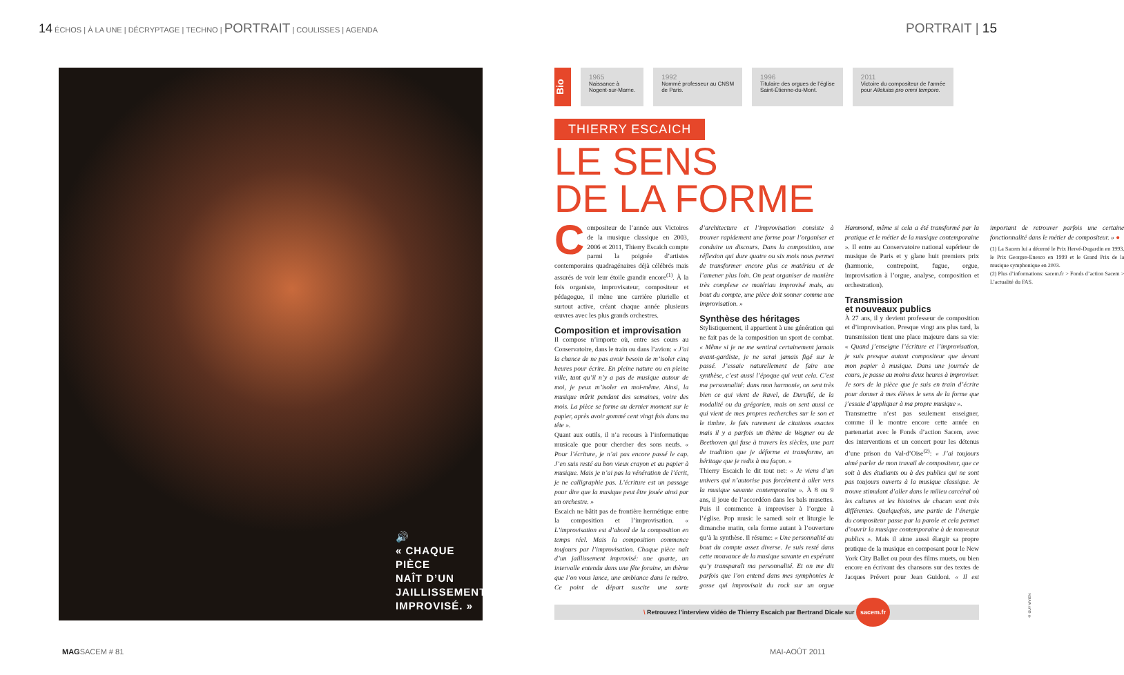14 ÉCHOS | À LA UNE | DÉCRYPTAGE | TECHNO | PORTRAIT | COULISSES | AGENDA
PORTRAIT | 15
🔊
« CHAQUE PIÈCE
NAÎT D’UN
JAILLISSEMENT
IMPROVISÉ. »
Bio
1965
Naissance à
Nogent-sur-Marne.
1992
Nommé professeur au CNSM
de Paris.
1996
Titulaire des orgues de l’église
Saint-Étienne-du-Mont.
2011
Victoire du compositeur de l’année
pour Alleluias pro omni tempore.
THIERRY ESCAICH
LE SENS
DE LA FORME
Compositeur de l’année aux Victoires de la musique classique en 2003, 2006 et 2011, Thierry Escaich compte parmi la poignée d’artistes contemporains quadragénaires déjà célébrés mais assurés de voir leur étoile grandir encore<sup>(1)</sup>. À la fois organiste, improvisateur, compositeur et pédagogue, il mène une carrière plurielle et surtout active, créant chaque année plusieurs œuvres avec les plus grands orchestres.
Composition et improvisation
Il compose n’importe où, entre ses cours au Conservatoire, dans le train ou dans l’avion: « J’ai la chance de ne pas avoir besoin de m’isoler cinq heures pour écrire. En pleine nature ou en pleine ville, tant qu’il n’y a pas de musique autour de moi, je peux m’isoler en moi-même. Ainsi, la musique mûrit pendant des semaines, voire des mois. La pièce se forme au dernier moment sur le papier, après avoir gommé cent vingt fois dans ma tête ».
Quant aux outils, il n’a recours à l’informatique musicale que pour chercher des sons neufs. « Pour l’écriture, je n’ai pas encore passé le cap. J’en suis resté au bon vieux crayon et au papier à musique. Mais je n’ai pas la vénération de l’écrit, je ne calligraphie pas. L’écriture est un passage pour dire que la musique peut être jouée ainsi par un orchestre. »
Escaich ne bâtit pas de frontière hermétique entre la composition et l’improvisation. « L’improvisation est d’abord de la composition en temps réel. Mais la composition commence toujours par l’improvisation. Chaque pièce naît d’un jaillissement improvisé: une quarte, un intervalle entendu dans une fête foraine, un thème que l’on vous lance, une ambiance dans le métro. Ce point de départ suscite une sorte d’architecture et l’improvisation consiste à trouver rapidement une forme pour l’organiser et conduire un discours. Dans la composition, une réflexion qui dure quatre ou six mois nous permet de transformer encore plus ce matériau et de l’amener plus loin. On peut organiser de manière très complexe ce matériau improvisé mais, au bout du compte, une pièce doit sonner comme une improvisation. »
Synthèse des héritages
Stylistiquement, il appartient à une génération qui ne fait pas de la composition un sport de combat. « Même si je ne me sentirai certainement jamais avant-gardiste, je ne serai jamais figé sur le passé. J’essaie naturellement de faire une synthèse, c’est aussi l’époque qui veut cela. C’est ma personnalité: dans mon harmonie, on sent très bien ce qui vient de Ravel, de Duruflé, de la modalité ou du grégorien, mais on sent aussi ce qui vient de mes propres recherches sur le son et le timbre. Je fais rarement de citations exactes mais il y a parfois un thème de Wagner ou de Beethoven qui fuse à travers les siècles, une part de tradition que je déforme et transforme, un héritage que je redis à ma façon. »
Thierry Escaich le dit tout net: « Je viens d’un univers qui n’autorise pas forcément à aller vers la musique savante contemporaine ». À 8 ou 9 ans, il joue de l’accordéon dans les bals musettes. Puis il commence à improviser à l’orgue à l’église. Pop music le samedi soir et liturgie le dimanche matin, cela forme autant à l’ouverture qu’à la synthèse. Il résume: « Une personnalité au bout du compte assez diverse. Je suis resté dans cette mouvance de la musique savante en espérant qu’y transparaît ma personnalité. Et on me dit parfois que l’on entend dans mes symphonies le gosse qui improvisait du rock sur un orgue Hammond, même si cela a été transformé par la pratique et le métier de la musique contemporaine ». Il entre au Conservatoire national supérieur de musique de Paris et y glane huit premiers prix (harmonie, contrepoint, fugue, orgue, improvisation à l’orgue, analyse, composition et orchestration).
Transmission
et nouveaux publics
À 27 ans, il y devient professeur de composition et d’improvisation. Presque vingt ans plus tard, la transmission tient une place majeure dans sa vie: « Quand j’enseigne l’écriture et l’improvisation, je suis presque autant compositeur que devant mon papier à musique. Dans une journée de cours, je passe au moins deux heures à improviser. Je sors de la pièce que je suis en train d’écrire pour donner à mes élèves le sens de la forme que j’essaie d’appliquer à ma propre musique ».
Transmettre n’est pas seulement enseigner, comme il le montre encore cette année en partenariat avec le Fonds d’action Sacem, avec des interventions et un concert pour les détenus d’une prison du Val-d’Oise<sup>(2)</sup>: « J’ai toujours aimé parler de mon travail de compositeur, que ce soit à des étudiants ou à des publics qui ne sont pas toujours ouverts à la musique classique. Je trouve stimulant d’aller dans le milieu carcéral où les cultures et les histoires de chacun sont très différentes. Quelquefois, une partie de l’énergie du compositeur passe par la parole et cela permet d’ouvrir la musique contemporaine à de nouveaux publics ». Mais il aime aussi élargir sa propre pratique de la musique en composant pour le New York City Ballet ou pour des films muets, ou bien encore en écrivant des chansons sur des textes de Jacques Prévert pour Jean Guidoni. « Il est important de retrouver parfois une certaine fonctionnalité dans le métier de compositeur. » ●
(1) La Sacem lui a décerné le Prix Hervé-Dugardin en 1993, le Prix Georges-Enesco en 1999 et le Grand Prix de la musique symphonique en 2003.
(2) Plus d’informations: sacem.fr > Fonds d’action Sacem > L’actualité du FAS.
\ Retrouvez l’interview vidéo de Thierry Escaich par Bertrand Dicale sur sacem.fr
MAGSACEM # 81 MAI-AOÛT 2011
© GUY VIVIEN